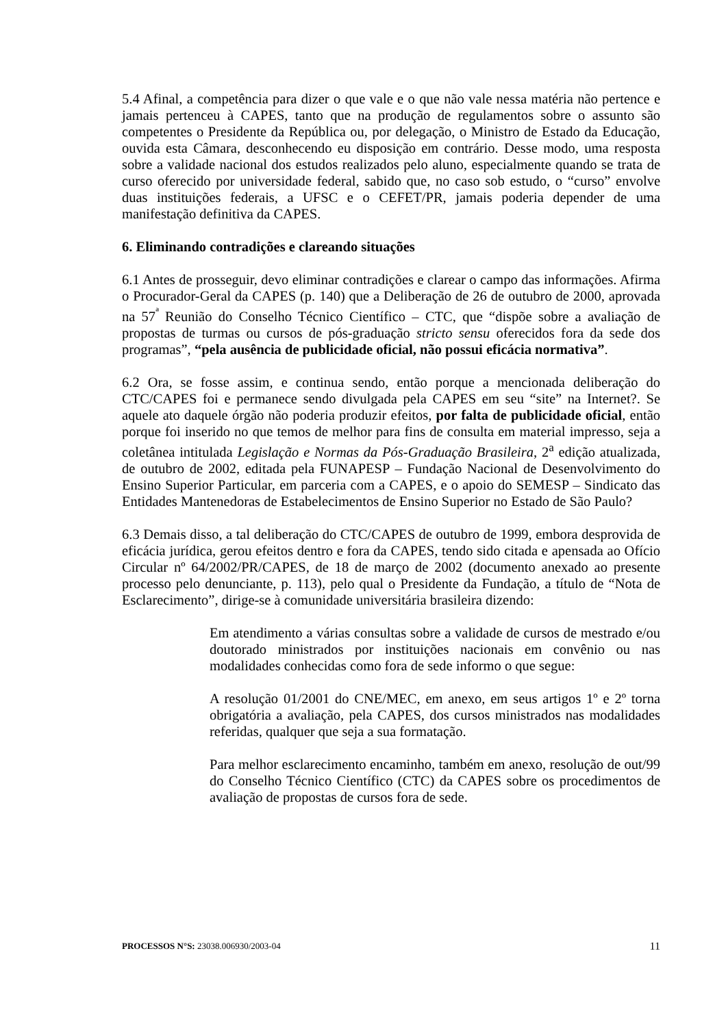5.4 Afinal, a competência para dizer o que vale e o que não vale nessa matéria não pertence e jamais pertenceu à CAPES, tanto que na produção de regulamentos sobre o assunto são competentes o Presidente da República ou, por delegação, o Ministro de Estado da Educação, ouvida esta Câmara, desconhecendo eu disposição em contrário. Desse modo, uma resposta sobre a validade nacional dos estudos realizados pelo aluno, especialmente quando se trata de curso oferecido por universidade federal, sabido que, no caso sob estudo, o “curso” envolve duas instituições federais, a UFSC e o CEFET/PR, jamais poderia depender de uma manifestação definitiva da CAPES.
6. Eliminando contradições e clareando situações
6.1 Antes de prosseguir, devo eliminar contradições e clarear o campo das informações. Afirma o Procurador-Geral da CAPES (p. 140) que a Deliberação de 26 de outubro de 2000, aprovada na 57<sup>ª</sup> Reunião do Conselho Técnico Científico – CTC, que “dispõe sobre a avaliação de propostas de turmas ou cursos de pós-graduação stricto sensu oferecidos fora da sede dos programas”, “pela ausência de publicidade oficial, não possui eficácia normativa”.
6.2 Ora, se fosse assim, e continua sendo, então porque a mencionada deliberação do CTC/CAPES foi e permanece sendo divulgada pela CAPES em seu “site” na Internet?. Se aquele ato daquele órgão não poderia produzir efeitos, por falta de publicidade oficial, então porque foi inserido no que temos de melhor para fins de consulta em material impresso, seja a coletânea intitulada Legislação e Normas da Pós-Graduação Brasileira, 2<sup>a</sup> edição atualizada, de outubro de 2002, editada pela FUNAPESP – Fundação Nacional de Desenvolvimento do Ensino Superior Particular, em parceria com a CAPES, e o apoio do SEMESP – Sindicato das Entidades Mantenedoras de Estabelecimentos de Ensino Superior no Estado de São Paulo?
6.3 Demais disso, a tal deliberação do CTC/CAPES de outubro de 1999, embora desprovida de eficácia jurídica, gerou efeitos dentro e fora da CAPES, tendo sido citada e apensada ao Ofício Circular nº 64/2002/PR/CAPES, de 18 de março de 2002 (documento anexado ao presente processo pelo denunciante, p. 113), pelo qual o Presidente da Fundação, a título de “Nota de Esclarecimento”, dirige-se à comunidade universitária brasileira dizendo:
Em atendimento a várias consultas sobre a validade de cursos de mestrado e/ou doutorado ministrados por instituições nacionais em convênio ou nas modalidades conhecidas como fora de sede informo o que segue:
A resolução 01/2001 do CNE/MEC, em anexo, em seus artigos 1º e 2º torna obrigatória a avaliação, pela CAPES, dos cursos ministrados nas modalidades referidas, qualquer que seja a sua formatação.
Para melhor esclarecimento encaminho, também em anexo, resolução de out/99 do Conselho Técnico Científico (CTC) da CAPES sobre os procedimentos de avaliação de propostas de cursos fora de sede.
PROCESSOS N°S: 23038.006930/2003-04 11